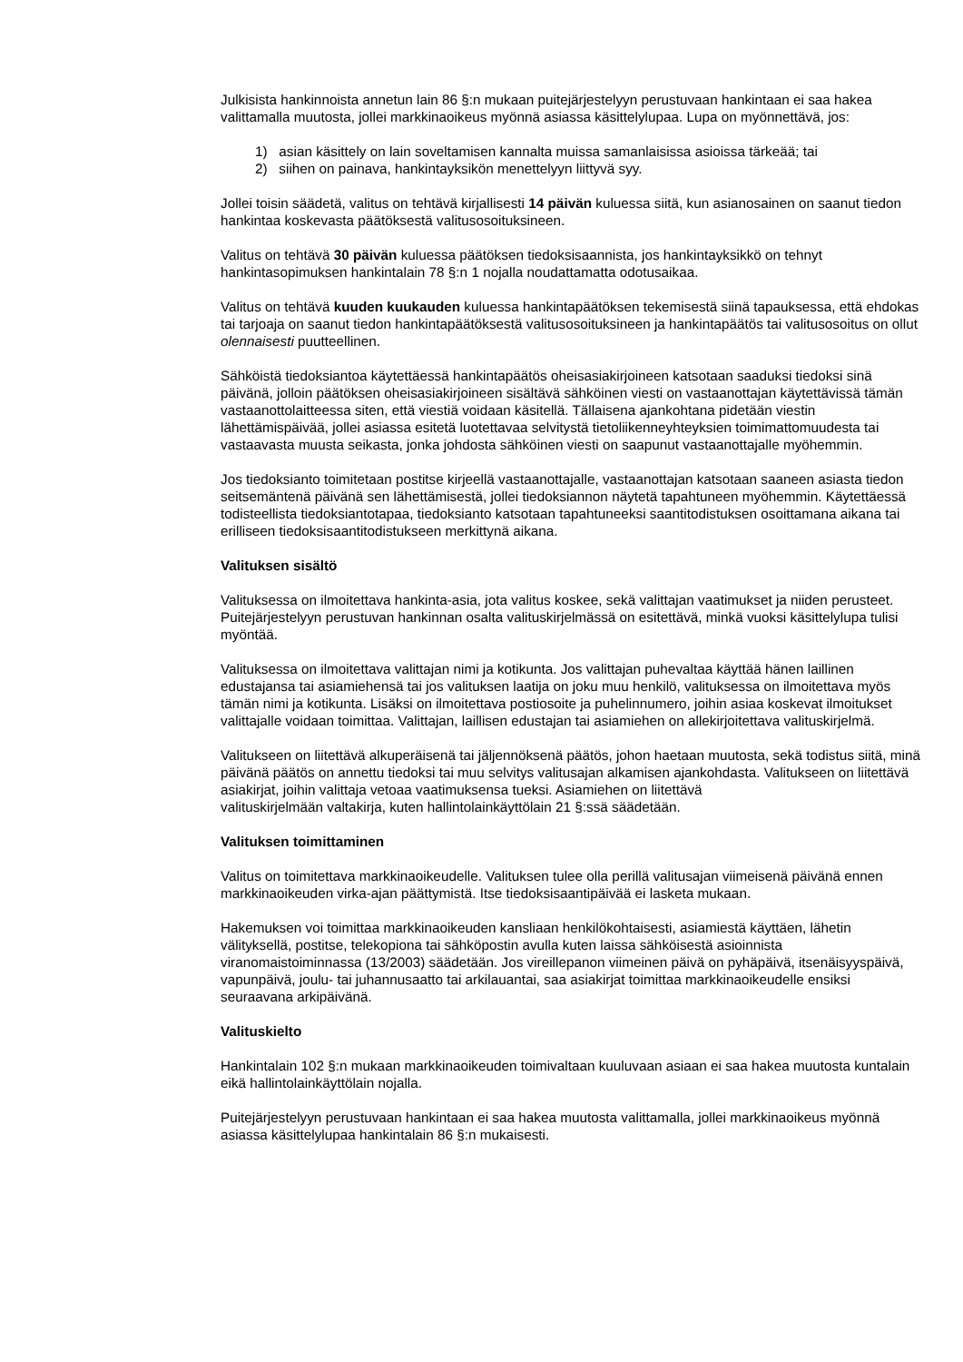Julkisista hankinnoista annetun lain 86 §:n mukaan puitejärjestelyyn perustuvaan hankintaan ei saa hakea valittamalla muutosta, jollei markkinaoikeus myönnä asiassa käsittelylupaa. Lupa on myönnettävä, jos:
1) asian käsittely on lain soveltamisen kannalta muissa samanlaisissa asioissa tärkeää; tai
2) siihen on painava, hankintayksikön menettelyyn liittyvä syy.
Jollei toisin säädetä, valitus on tehtävä kirjallisesti 14 päivän kuluessa siitä, kun asianosainen on saanut tiedon hankintaa koskevasta päätöksestä valitusosoituksineen.
Valitus on tehtävä 30 päivän kuluessa päätöksen tiedoksisaannista, jos hankintayksikkö on tehnyt hankintasopimuksen hankintalain 78 §:n 1 nojalla noudattamatta odotusaikaa.
Valitus on tehtävä kuuden kuukauden kuluessa hankintapäätöksen tekemisestä siinä tapauksessa, että ehdokas tai tarjoaja on saanut tiedon hankintapäätöksestä valitusosoituksineen ja hankintapäätös tai valitusosoitus on ollut olennaisesti puutteellinen.
Sähköistä tiedoksiantoa käytettäessä hankintapäätös oheisasiakirjoineen katsotaan saaduksi tiedoksi sinä päivänä, jolloin päätöksen oheisasiakirjoineen sisältävä sähköinen viesti on vastaanottajan käytettävissä tämän vastaanottolaitteessa siten, että viestiä voidaan käsitellä. Tällaisena ajankohtana pidetään viestin lähettämispäivää, jollei asiassa esitetä luotettavaa selvitystä tietoliikenneyhteyksien toimimattomuudesta tai vastaavasta muusta seikasta, jonka johdosta sähköinen viesti on saapunut vastaanottajalle myöhemmin.
Jos tiedoksianto toimitetaan postitse kirjeellä vastaanottajalle, vastaanottajan katsotaan saaneen asiasta tiedon seitsemäntenä päivänä sen lähettämisestä, jollei tiedoksiannon näytetä tapahtuneen myöhemmin. Käytettäessä todisteellista tiedoksiantotapaa, tiedoksianto katsotaan tapahtuneeksi saantitodistuksen osoittamana aikana tai erilliseen tiedoksisaantitodistukseen merkittynä aikana.
Valituksen sisältö
Valituksessa on ilmoitettava hankinta-asia, jota valitus koskee, sekä valittajan vaatimukset ja niiden perusteet. Puitejärjestelyyn perustuvan hankinnan osalta valituskirjelmässä on esitettävä, minkä vuoksi käsittelylupa tulisi myöntää.
Valituksessa on ilmoitettava valittajan nimi ja kotikunta. Jos valittajan puhevaltaa käyttää hänen laillinen edustajansa tai asiamiehensä tai jos valituksen laatija on joku muu henkilö, valituksessa on ilmoitettava myös tämän nimi ja kotikunta. Lisäksi on ilmoitettava postiosoite ja puhelinnumero, joihin asiaa koskevat ilmoitukset valittajalle voidaan toimittaa. Valittajan, laillisen edustajan tai asiamiehen on allekirjoitettava valituskirjelmä.
Valitukseen on liitettävä alkuperäisenä tai jäljennöksenä päätös, johon haetaan muutosta, sekä todistus siitä, minä päivänä päätös on annettu tiedoksi tai muu selvitys valitusajan alkamisen ajankohdasta. Valitukseen on liitettävä asiakirjat, joihin valittaja vetoaa vaatimuksensa tueksi. Asiamiehen on liitettävä
valituskirjelmään valtakirja, kuten hallintolainkäyttölain 21 §:ssä säädetään.
Valituksen toimittaminen
Valitus on toimitettava markkinaoikeudelle. Valituksen tulee olla perillä valitusajan viimeisenä päivänä ennen markkinaoikeuden virka-ajan päättymistä. Itse tiedoksisaantipäivää ei lasketa mukaan.
Hakemuksen voi toimittaa markkinaoikeuden kansliaan henkilökohtaisesti, asiamiestä käyttäen, lähetin välityksellä, postitse, telekopiona tai sähköpostin avulla kuten laissa sähköisestä asioinnista viranomaistoiminnassa (13/2003) säädetään. Jos vireillepanon viimeinen päivä on pyhäpäivä, itsenäisyyspäivä, vapunpäivä, joulu- tai juhannusaatto tai arkilauantai, saa asiakirjat toimittaa markkinaoikeudelle ensiksi seuraavana arkipäivänä.
Valituskielto
Hankintalain 102 §:n mukaan markkinaoikeuden toimivaltaan kuuluvaan asiaan ei saa hakea muutosta kuntalain eikä hallintolainkäyttölain nojalla.
Puitejärjestelyyn perustuvaan hankintaan ei saa hakea muutosta valittamalla, jollei markkinaoikeus myönnä asiassa käsittelylupaa hankintalain 86 §:n mukaisesti.